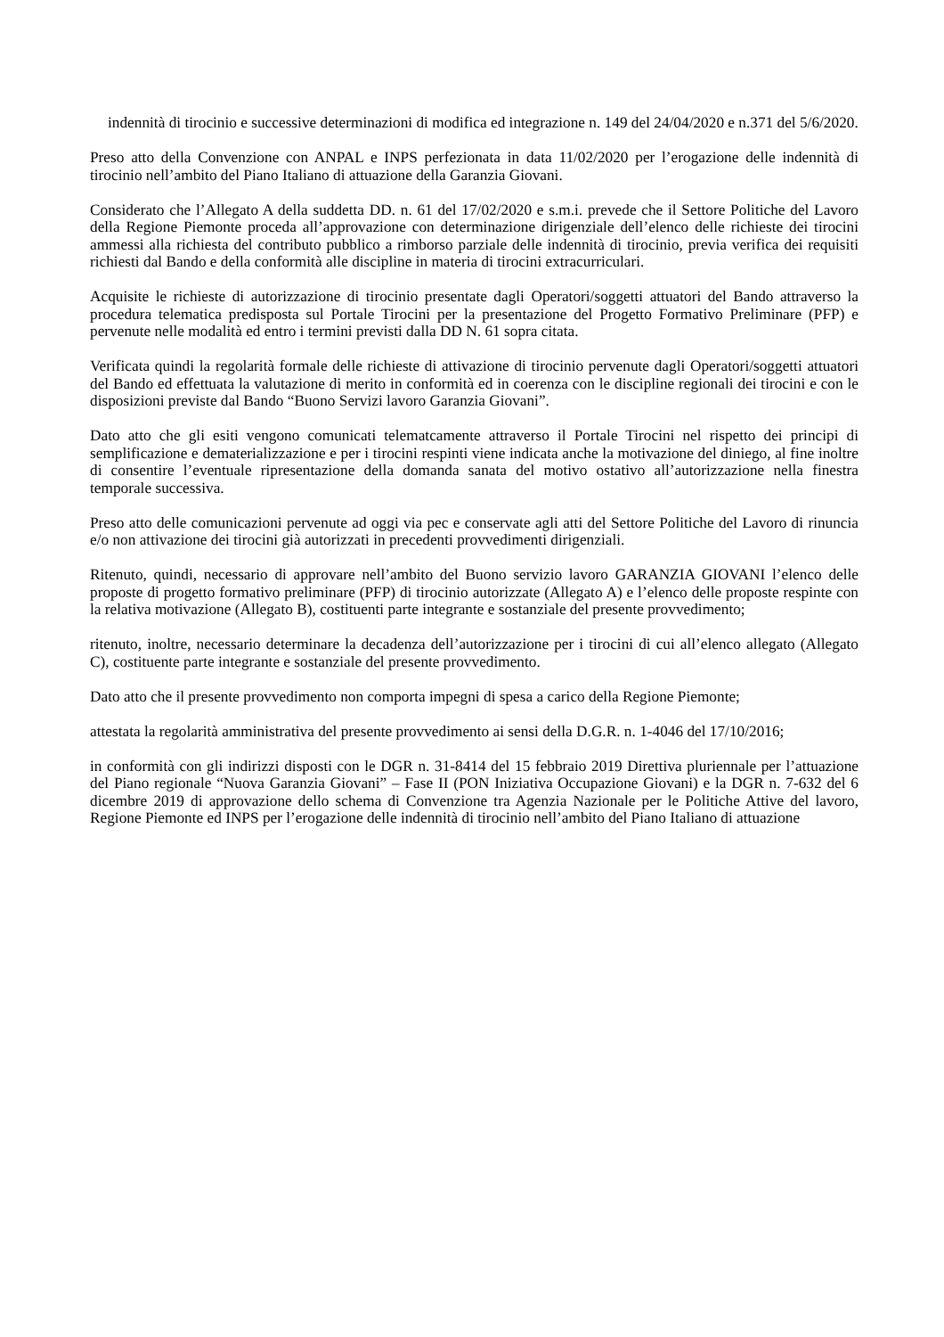indennità di tirocinio e successive determinazioni di modifica ed integrazione n. 149 del 24/04/2020 e n.371 del 5/6/2020.
Preso atto della Convenzione con ANPAL e INPS perfezionata in data 11/02/2020 per l’erogazione delle indennità di tirocinio nell’ambito del Piano Italiano di attuazione della Garanzia Giovani.
Considerato che l’Allegato A della suddetta DD. n. 61 del 17/02/2020 e s.m.i. prevede che il Settore Politiche del Lavoro della Regione Piemonte proceda all’approvazione con determinazione dirigenziale dell’elenco delle richieste dei tirocini ammessi alla richiesta del contributo pubblico a rimborso parziale delle indennità di tirocinio, previa verifica dei requisiti richiesti dal Bando e della conformità alle discipline in materia di tirocini extracurriculari.
Acquisite le richieste di autorizzazione di tirocinio presentate dagli Operatori/soggetti attuatori del Bando attraverso la procedura telematica predisposta sul Portale Tirocini per la presentazione del Progetto Formativo Preliminare (PFP) e pervenute nelle modalità ed entro i termini previsti dalla DD N. 61 sopra citata.
Verificata quindi la regolarità formale delle richieste di attivazione di tirocinio pervenute dagli Operatori/soggetti attuatori del Bando ed effettuata la valutazione di merito in conformità ed in coerenza con le discipline regionali dei tirocini e con le disposizioni previste dal Bando “Buono Servizi lavoro Garanzia Giovani”.
Dato atto che gli esiti vengono comunicati telematcamente attraverso il Portale Tirocini nel rispetto dei principi di semplificazione e dematerializzazione e per i tirocini respinti viene indicata anche la motivazione del diniego, al fine inoltre di consentire l’eventuale ripresentazione della domanda sanata del motivo ostativo all’autorizzazione nella finestra temporale successiva.
Preso atto delle comunicazioni pervenute ad oggi via pec e conservate agli atti del Settore Politiche del Lavoro di rinuncia e/o non attivazione dei tirocini già autorizzati in precedenti provvedimenti dirigenziali.
Ritenuto, quindi, necessario di approvare nell’ambito del Buono servizio lavoro GARANZIA GIOVANI l’elenco delle proposte di progetto formativo preliminare (PFP) di tirocinio autorizzate (Allegato A) e l’elenco delle proposte respinte con la relativa motivazione (Allegato B), costituenti parte integrante e sostanziale del presente provvedimento;
ritenuto, inoltre, necessario determinare la decadenza dell’autorizzazione per i tirocini di cui all’elenco allegato (Allegato C), costituente parte integrante e sostanziale del presente provvedimento.
Dato atto che il presente provvedimento non comporta impegni di spesa a carico della Regione Piemonte;
attestata la regolarità amministrativa del presente provvedimento ai sensi della D.G.R. n. 1-4046 del 17/10/2016;
in conformità con gli indirizzi disposti con le DGR n. 31-8414 del 15 febbraio 2019 Direttiva pluriennale per l’attuazione del Piano regionale “Nuova Garanzia Giovani” – Fase II (PON Iniziativa Occupazione Giovani) e la DGR n. 7-632 del 6 dicembre 2019 di approvazione dello schema di Convenzione tra Agenzia Nazionale per le Politiche Attive del lavoro, Regione Piemonte ed INPS per l’erogazione delle indennità di tirocinio nell’ambito del Piano Italiano di attuazione